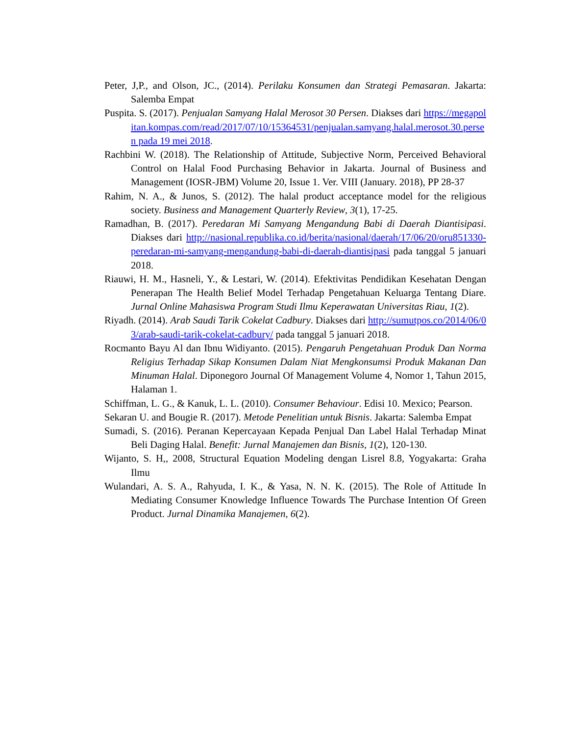Peter, J,P., and Olson, JC., (2014). Perilaku Konsumen dan Strategi Pemasaran. Jakarta: Salemba Empat
Puspita. S. (2017). Penjualan Samyang Halal Merosot 30 Persen. Diakses dari https://megapolitan.kompas.com/read/2017/07/10/15364531/penjualan.samyang.halal.merosot.30.persen pada 19 mei 2018.
Rachbini W. (2018). The Relationship of Attitude, Subjective Norm, Perceived Behavioral Control on Halal Food Purchasing Behavior in Jakarta. Journal of Business and Management (IOSR-JBM) Volume 20, Issue 1. Ver. VIII (January. 2018), PP 28-37
Rahim, N. A., & Junos, S. (2012). The halal product acceptance model for the religious society. Business and Management Quarterly Review, 3(1), 17-25.
Ramadhan, B. (2017). Peredaran Mi Samyang Mengandung Babi di Daerah Diantisipasi. Diakses dari http://nasional.republika.co.id/berita/nasional/daerah/17/06/20/oru851330-peredaran-mi-samyang-mengandung-babi-di-daerah-diantisipasi pada tanggal 5 januari 2018.
Riauwi, H. M., Hasneli, Y., & Lestari, W. (2014). Efektivitas Pendidikan Kesehatan Dengan Penerapan The Health Belief Model Terhadap Pengetahuan Keluarga Tentang Diare. Jurnal Online Mahasiswa Program Studi Ilmu Keperawatan Universitas Riau, 1(2).
Riyadh. (2014). Arab Saudi Tarik Cokelat Cadbury. Diakses dari http://sumutpos.co/2014/06/03/arab-saudi-tarik-cokelat-cadbury/ pada tanggal 5 januari 2018.
Rocmanto Bayu Al dan Ibnu Widiyanto. (2015). Pengaruh Pengetahuan Produk Dan Norma Religius Terhadap Sikap Konsumen Dalam Niat Mengkonsumsi Produk Makanan Dan Minuman Halal. Diponegoro Journal Of Management Volume 4, Nomor 1, Tahun 2015, Halaman 1.
Schiffman, L. G., & Kanuk, L. L. (2010). Consumer Behaviour. Edisi 10. Mexico; Pearson.
Sekaran U. and Bougie R. (2017). Metode Penelitian untuk Bisnis. Jakarta: Salemba Empat
Sumadi, S. (2016). Peranan Kepercayaan Kepada Penjual Dan Label Halal Terhadap Minat Beli Daging Halal. Benefit: Jurnal Manajemen dan Bisnis, 1(2), 120-130.
Wijanto, S. H,, 2008, Structural Equation Modeling dengan Lisrel 8.8, Yogyakarta: Graha Ilmu
Wulandari, A. S. A., Rahyuda, I. K., & Yasa, N. N. K. (2015). The Role of Attitude In Mediating Consumer Knowledge Influence Towards The Purchase Intention Of Green Product. Jurnal Dinamika Manajemen, 6(2).